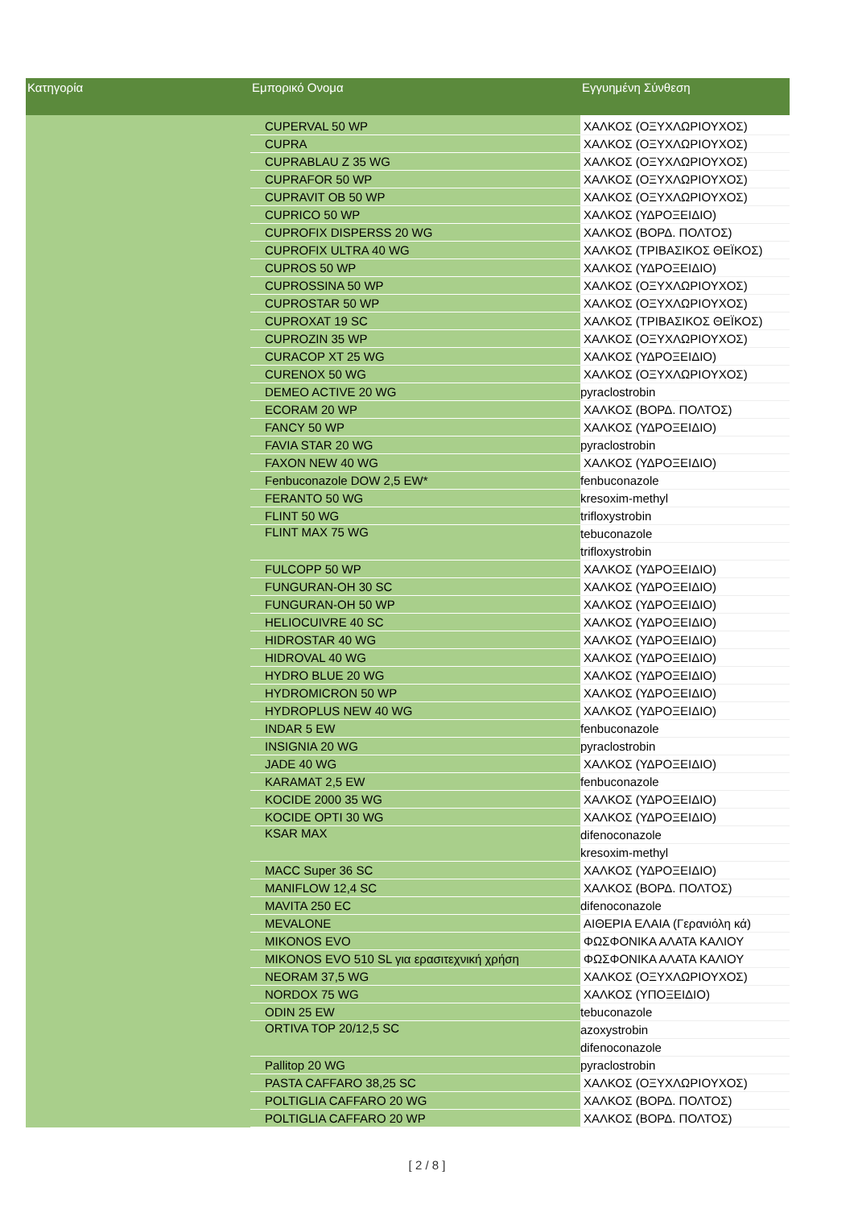| Κατηγορία | Εμπορικό Ονομα | Εγγυημένη Σύνθεση |
| --- | --- | --- |
| | CUPERVAL 50 WP | ΧΑΛΚΟΣ (ΟΞΥΧΛΩΡΙΟΥΧΟΣ) |
| | CUPRA | ΧΑΛΚΟΣ (ΟΞΥΧΛΩΡΙΟΥΧΟΣ) |
| | CUPRABLAU Z 35 WG | ΧΑΛΚΟΣ (ΟΞΥΧΛΩΡΙΟΥΧΟΣ) |
| | CUPRAFOR 50 WP | ΧΑΛΚΟΣ (ΟΞΥΧΛΩΡΙΟΥΧΟΣ) |
| | CUPRAVIT OB 50 WP | ΧΑΛΚΟΣ (ΟΞΥΧΛΩΡΙΟΥΧΟΣ) |
| | CUPRICO 50 WP | ΧΑΛΚΟΣ (ΥΔΡΟΞΕΙΔΙΟ) |
| | CUPROFIX DISPERSS 20 WG | ΧΑΛΚΟΣ (ΒΟΡΔ. ΠΟΛΤΟΣ) |
| | CUPROFIX ULTRA 40 WG | ΧΑΛΚΟΣ (ΤΡΙΒΑΣΙΚΟΣ ΘΕΪΚΟΣ) |
| | CUPROS 50 WP | ΧΑΛΚΟΣ (ΥΔΡΟΞΕΙΔΙΟ) |
| | CUPROSSINA 50 WP | ΧΑΛΚΟΣ (ΟΞΥΧΛΩΡΙΟΥΧΟΣ) |
| | CUPROSTAR 50 WP | ΧΑΛΚΟΣ (ΟΞΥΧΛΩΡΙΟΥΧΟΣ) |
| | CUPROXAT 19 SC | ΧΑΛΚΟΣ (ΤΡΙΒΑΣΙΚΟΣ ΘΕΪΚΟΣ) |
| | CUPROZIN 35 WP | ΧΑΛΚΟΣ (ΟΞΥΧΛΩΡΙΟΥΧΟΣ) |
| | CURACOP XT 25 WG | ΧΑΛΚΟΣ (ΥΔΡΟΞΕΙΔΙΟ) |
| | CURENOX 50 WG | ΧΑΛΚΟΣ (ΟΞΥΧΛΩΡΙΟΥΧΟΣ) |
| | DEMEO ACTIVE 20 WG | pyraclostrobin |
| | ECORAM 20 WP | ΧΑΛΚΟΣ (ΒΟΡΔ. ΠΟΛΤΟΣ) |
| | FANCY 50 WP | ΧΑΛΚΟΣ (ΥΔΡΟΞΕΙΔΙΟ) |
| | FAVIA STAR 20 WG | pyraclostrobin |
| | FAXON NEW 40 WG | ΧΑΛΚΟΣ (ΥΔΡΟΞΕΙΔΙΟ) |
| | Fenbuconazole DOW 2,5 EW* | fenbuconazole |
| | FERANTO 50 WG | kresoxim-methyl |
| | FLINT 50 WG | trifloxystrobin |
| | FLINT MAX 75 WG | tebuconazole |
| | | trifloxystrobin |
| | FULCOPP 50 WP | ΧΑΛΚΟΣ (ΥΔΡΟΞΕΙΔΙΟ) |
| | FUNGURAN-OH 30 SC | ΧΑΛΚΟΣ (ΥΔΡΟΞΕΙΔΙΟ) |
| | FUNGURAN-OH 50 WP | ΧΑΛΚΟΣ (ΥΔΡΟΞΕΙΔΙΟ) |
| | HELIOCUIVRE 40 SC | ΧΑΛΚΟΣ (ΥΔΡΟΞΕΙΔΙΟ) |
| | HIDROSTAR 40 WG | ΧΑΛΚΟΣ (ΥΔΡΟΞΕΙΔΙΟ) |
| | HIDROVAL 40 WG | ΧΑΛΚΟΣ (ΥΔΡΟΞΕΙΔΙΟ) |
| | HYDRO BLUE 20 WG | ΧΑΛΚΟΣ (ΥΔΡΟΞΕΙΔΙΟ) |
| | HYDROMICRON 50 WP | ΧΑΛΚΟΣ (ΥΔΡΟΞΕΙΔΙΟ) |
| | HYDROPLUS NEW 40 WG | ΧΑΛΚΟΣ (ΥΔΡΟΞΕΙΔΙΟ) |
| | INDAR 5 EW | fenbuconazole |
| | INSIGNIA 20 WG | pyraclostrobin |
| | JADE 40 WG | ΧΑΛΚΟΣ (ΥΔΡΟΞΕΙΔΙΟ) |
| | KARAMAT 2,5 EW | fenbuconazole |
| | KOCIDE 2000 35 WG | ΧΑΛΚΟΣ (ΥΔΡΟΞΕΙΔΙΟ) |
| | KOCIDE OPTI 30 WG | ΧΑΛΚΟΣ (ΥΔΡΟΞΕΙΔΙΟ) |
| | KSAR MAX | difenoconazole |
| | | kresoxim-methyl |
| | MACC Super 36 SC | ΧΑΛΚΟΣ (ΥΔΡΟΞΕΙΔΙΟ) |
| | MANIFLOW 12,4 SC | ΧΑΛΚΟΣ (ΒΟΡΔ. ΠΟΛΤΟΣ) |
| | MAVITA 250 EC | difenoconazole |
| | MEVALONE | ΑΙΘΕΡΙΑ ΕΛΑΙΑ (Γερανιόλη κά) |
| | MIKONOS EVO | ΦΩΣΦΟΝΙΚΑ ΑΛΑΤΑ ΚΑΛΙΟΥ |
| | MIKONOS EVO 510 SL για ερασιτεχνική χρήση | ΦΩΣΦΟΝΙΚΑ ΑΛΑΤΑ ΚΑΛΙΟΥ |
| | NEORAM 37,5 WG | ΧΑΛΚΟΣ (ΟΞΥΧΛΩΡΙΟΥΧΟΣ) |
| | NORDOX 75 WG | ΧΑΛΚΟΣ (ΥΠΟΞΕΙΔΙΟ) |
| | ODIN 25 EW | tebuconazole |
| | ORTIVA TOP 20/12,5 SC | azoxystrobin |
| | | difenoconazole |
| | Pallitop 20 WG | pyraclostrobin |
| | PASTA CAFFARO 38,25 SC | ΧΑΛΚΟΣ (ΟΞΥΧΛΩΡΙΟΥΧΟΣ) |
| | POLTIGLIA CAFFARO 20 WG | ΧΑΛΚΟΣ (ΒΟΡΔ. ΠΟΛΤΟΣ) |
| | POLTIGLIA CAFFARO 20 WP | ΧΑΛΚΟΣ (ΒΟΡΔ. ΠΟΛΤΟΣ) |
[ 2 / 8 ]